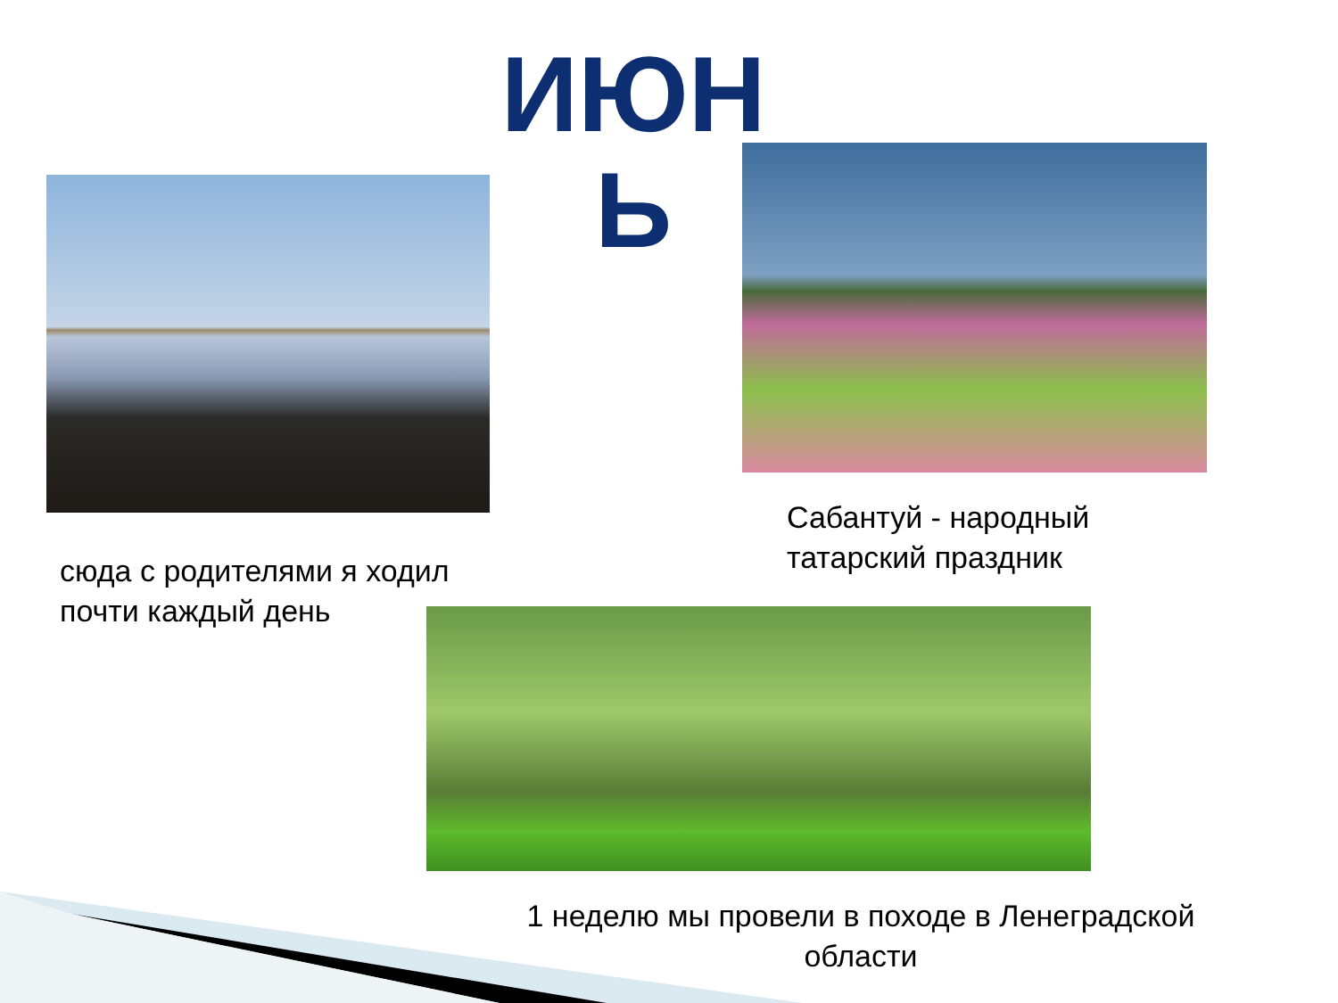ИЮН Ь
Сабантуй - народный
татарский праздник
сюда с родителями я ходил
почти каждый день
1 неделю мы провели в походе в Ленеградской
области